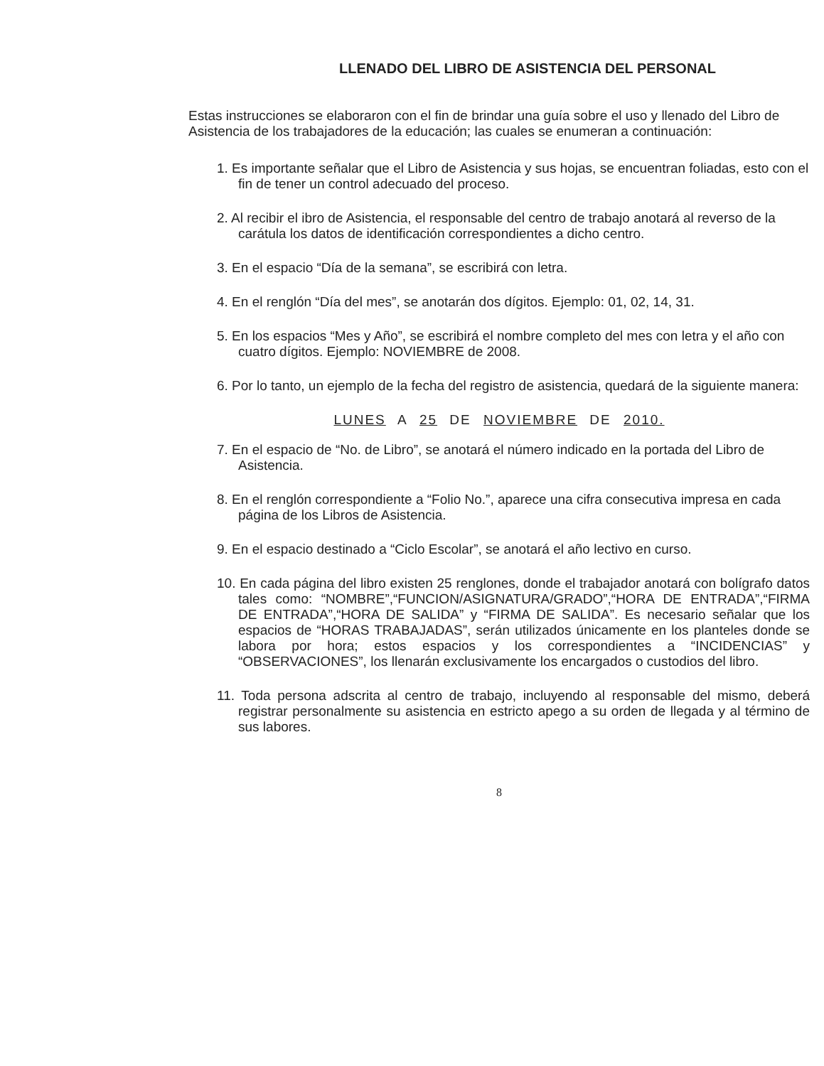LLENADO DEL LIBRO DE ASISTENCIA DEL PERSONAL
Estas instrucciones se elaboraron con el fin de brindar una guía sobre el uso y llenado del Libro de Asistencia de los trabajadores de la educación; las cuales se enumeran a continuación:
1. Es importante señalar que el Libro de Asistencia y sus hojas, se encuentran foliadas, esto con el fin de tener un control adecuado del proceso.
2. Al recibir el ibro de Asistencia, el responsable del centro de trabajo anotará al reverso de la carátula los datos de identificación correspondientes a dicho centro.
3. En el espacio “Día de la semana”, se escribirá con letra.
4. En el renglón “Día del mes”, se anotarán dos dígitos. Ejemplo: 01, 02, 14, 31.
5. En los espacios “Mes y Año”, se escribirá el nombre completo del mes con letra y el año con cuatro dígitos. Ejemplo: NOVIEMBRE de 2008.
6. Por lo tanto, un ejemplo de la fecha del registro de asistencia, quedará de la siguiente manera:
LUNES A 25 DE NOVIEMBRE DE 2010.
7. En el espacio de “No. de Libro”, se anotará el número indicado en la portada del Libro de Asistencia.
8. En el renglón correspondiente a “Folio No.”, aparece una cifra consecutiva impresa en cada página de los Libros de Asistencia.
9. En el espacio destinado a “Ciclo Escolar”, se anotará el año lectivo en curso.
10. En cada página del libro existen 25 renglones, donde el trabajador anotará con bolígrafo datos tales como: “NOMBRE”,“FUNCION/ASIGNATURA/GRADO”,“HORA DE ENTRADA”,“FIRMA DE ENTRADA”,“HORA DE SALIDA” y “FIRMA DE SALIDA”. Es necesario señalar que los espacios de “HORAS TRABAJADAS”, serán utilizados únicamente en los planteles donde se labora por hora; estos espacios y los correspondientes a “INCIDENCIAS” y “OBSERVACIONES”, los llenarán exclusivamente los encargados o custodios del libro.
11. Toda persona adscrita al centro de trabajo, incluyendo al responsable del mismo, deberá registrar personalmente su asistencia en estricto apego a su orden de llegada y al término de sus labores.
8